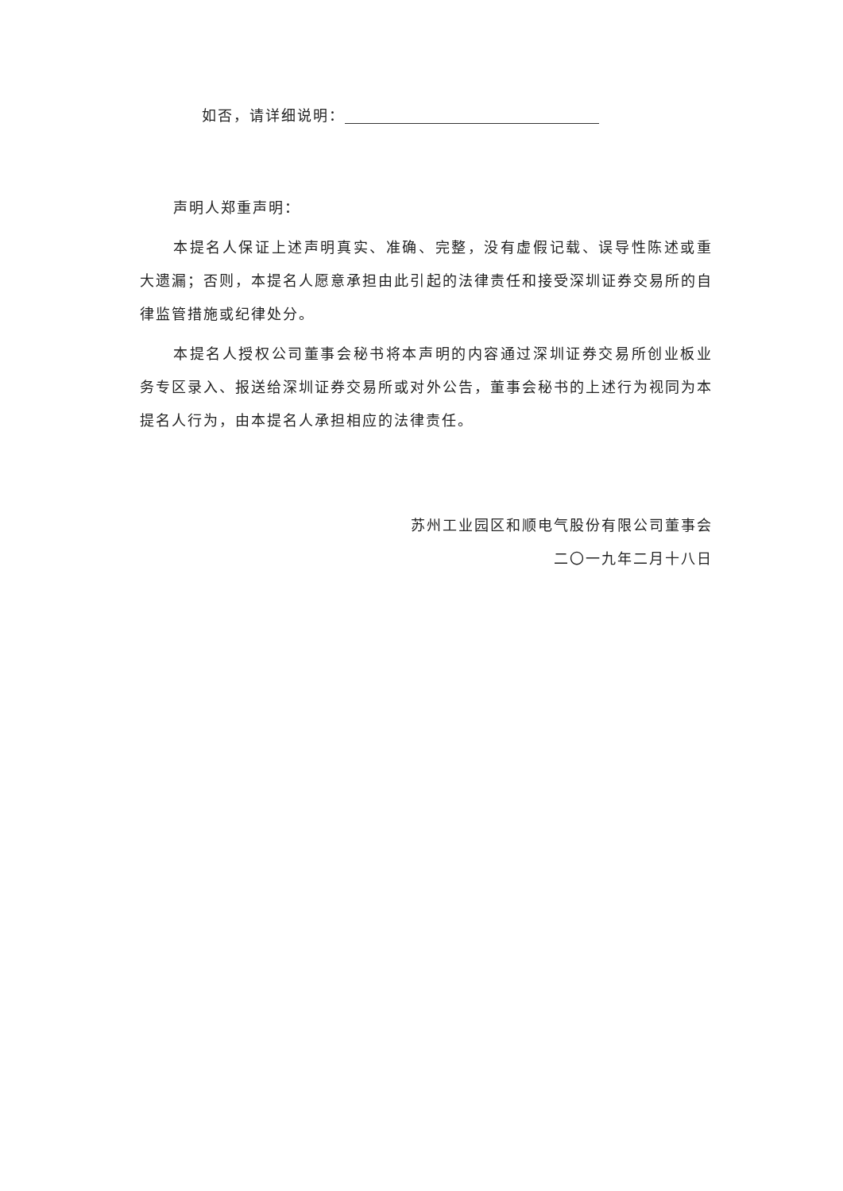如否，请详细说明：
声明人郑重声明：
本提名人保证上述声明真实、准确、完整，没有虚假记载、误导性陈述或重大遗漏；否则，本提名人愿意承担由此引起的法律责任和接受深圳证券交易所的自律监管措施或纪律处分。
本提名人授权公司董事会秘书将本声明的内容通过深圳证券交易所创业板业务专区录入、报送给深圳证券交易所或对外公告，董事会秘书的上述行为视同为本提名人行为，由本提名人承担相应的法律责任。
苏州工业园区和顺电气股份有限公司董事会
二〇一九年二月十八日